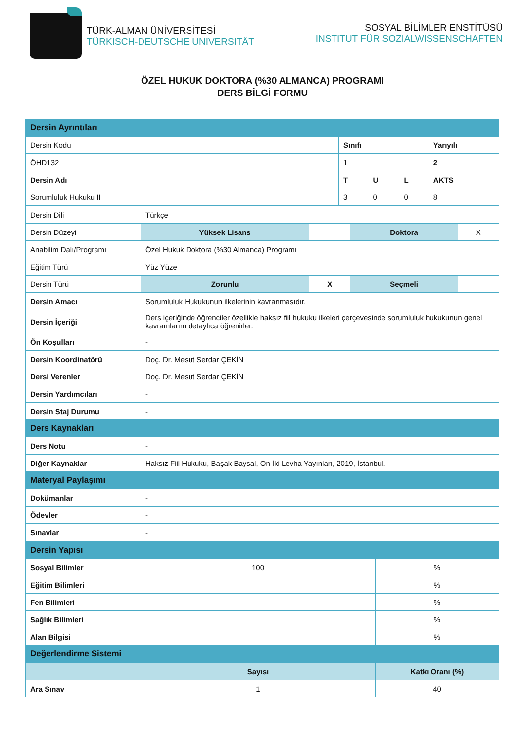TÜRK-ALMAN ÜNİVERSİTESİ
TÜRKISCH-DEUTSCHE UNIVERSITÄT
SOSYAL BİLİMLER ENSTİTÜSÜ
INSTITUT FÜR SOZIALWISSENSCHAFTEN
ÖZEL HUKUK DOKTORA (%30 ALMANCA) PROGRAMI
DERS BİLGİ FORMU
| Dersin Ayrıntıları | | | | |
| Dersin Kodu | Sınıfı | | | Yarıyılı |
| ÖHD132 | 1 | | | 2 |
| Dersin Adı | T | U | L | AKTS |
| Sorumluluk Hukuku II | 3 | 0 | 0 | 8 |
| Dersin Dili | Türkçe | | | |
| Dersin Düzeyi | Yüksek Lisans | | Doktora | X |
| Anabilim Dalı/Programı | Özel Hukuk Doktora (%30 Almanca) Programı | | | |
| Eğitim Türü | Yüz Yüze | | | |
| Dersin Türü | Zorunlu | X | Seçmeli | |
| Dersin Amacı | Sorumluluk Hukukunun ilkelerinin kavranmasıdır. | | | |
| Dersin İçeriği | Ders içeriğinde öğrenciler özellikle haksız fiil hukuku ilkeleri çerçevesinde sorumluluk hukukunun genel kavramlarını detaylıca öğrenirler. | | | |
| Ön Koşulları | - | | | |
| Dersin Koordinatörü | Doç. Dr. Mesut Serdar ÇEKİN | | | |
| Dersi Verenler | Doç. Dr. Mesut Serdar ÇEKİN | | | |
| Dersin Yardımcıları | - | | | |
| Dersin Staj Durumu | - | | | |
| Ders Kaynakları | | | | |
| Ders Notu | - | | | |
| Diğer Kaynaklar | Haksız Fiil Hukuku, Başak Baysal, On İki Levha Yayınları, 2019, İstanbul. | | | |
| Materyal Paylaşımı | | | | |
| Dokümanlar | - | | | |
| Ödevler | - | | | |
| Sınavlar | - | | | |
| Dersin Yapısı | | |
| Sosyal Bilimler | 100 | % |
| Eğitim Bilimleri | | % |
| Fen Bilimleri | | % |
| Sağlık Bilimleri | | % |
| Alan Bilgisi | | % |
| Değerlendirme Sistemi | | |
| | Sayısı | Katkı Oranı (%) |
| Ara Sınav | 1 | 40 |